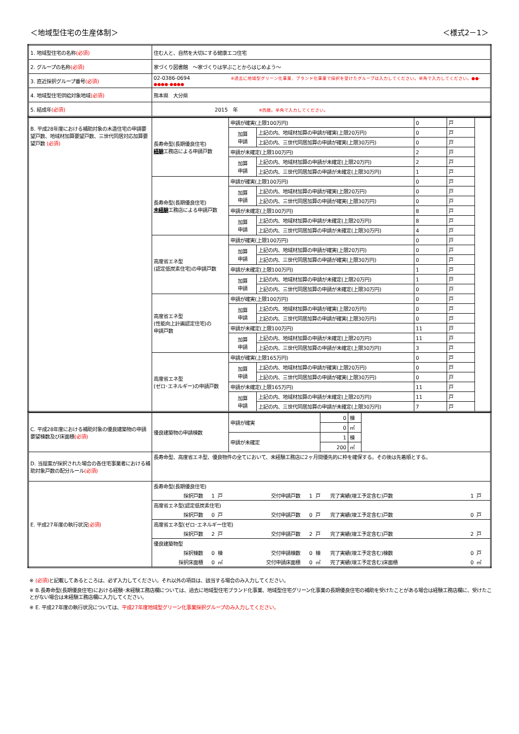＜地域型住宅の生産体制＞ ＜様式2－1＞
| 1. 地域型住宅の名称 (必須) | 住む人と、自然を大切にする健康エコ住宅 |
| 2. グループの名称 (必須) | 家づくり図書館 ～家づくりは学ぶことからはじめよう～ |
| 3. 直近採択グループ番号 (必須) | 02-0386-0694 ※過去に地域型グリーン化事業、ブランド化事業で採択を受けたグループは入力してください。半角で入力してください。●●-●●●●-●●●● |
| 4. 地域型住宅供給対象地域 (必須) | 熊本県 大分県 |
| 5. 結成年 (必須) | 2015 年 ※西暦。半角で入力してください。 |
| B. 平成28年度における補助対象の木造住宅の申請要望戸数、地域材加算要望戸数、三世代同居対応加算要望戸数 (必須) | 長寿命型(長期優良住宅) 経験 工務店による申請戸数 | 申請が確実(上限100万円) | | 0 | 戸 | |
| | | 加算 申請 | 上記の内、地域材加算の申請が確実(上限20万円) | 0 | 戸 | |
| | | | 上記の内、三世代同居加算の申請が確実(上限30万円) | 0 | 戸 | |
| | | 申請が未確定(上限100万円) | | 2 | 戸 | |
| | | 加算 申請 | 上記の内、地域材加算の申請が未確定(上限20万円) | 2 | 戸 | |
| | | | 上記の内、三世代同居加算の申請が未確定(上限30万円) | 1 | 戸 | |
| | 長寿命型(長期優良住宅) 未経験 工務店による申請戸数 | 申請が確実(上限100万円) | | 0 | 戸 | |
| | | 加算 申請 | 上記の内、地域材加算の申請が確実(上限20万円) | 0 | 戸 | |
| | | | 上記の内、三世代同居加算の申請が確実(上限30万円) | 0 | 戸 | |
| | | 申請が未確定(上限100万円) | | 8 | 戸 | |
| | | 加算 申請 | 上記の内、地域材加算の申請が未確定(上限20万円) | 8 | 戸 | |
| | | | 上記の内、三世代同居加算の申請が未確定(上限30万円) | 4 | 戸 | |
| | 高度省エネ型 (認定低炭素住宅)の申請戸数 | 申請が確実(上限100万円) | | 0 | 戸 | |
| | | 加算 申請 | 上記の内、地域材加算の申請が確実(上限20万円) | 0 | 戸 | |
| | | | 上記の内、三世代同居加算の申請が確実(上限30万円) | 0 | 戸 | |
| | | 申請が未確定(上限100万円) | | 1 | 戸 | |
| | | 加算 申請 | 上記の内、地域材加算の申請が未確定(上限20万円) | 1 | 戸 | |
| | | | 上記の内、三世代同居加算の申請が未確定(上限30万円) | 0 | 戸 | |
| | 高度省エネ型 (性能向上計画認定住宅)の 申請戸数 | 申請が確実(上限100万円) | | 0 | 戸 | |
| | | 加算 申請 | 上記の内、地域材加算の申請が確実(上限20万円) | 0 | 戸 | |
| | | | 上記の内、三世代同居加算の申請が確実(上限30万円) | 0 | 戸 | |
| | | 申請が未確定(上限100万円) | | 11 | 戸 | |
| | | 加算 申請 | 上記の内、地域材加算の申請が未確定(上限20万円) | 11 | 戸 | |
| | | | 上記の内、三世代同居加算の申請が未確定(上限30万円) | 3 | 戸 | |
| | 高度省エネ型 (ゼロ･エネルギー)の申請戸数 | 申請が確実(上限165万円) | | 0 | 戸 | |
| | | 加算 申請 | 上記の内、地域材加算の申請が確実(上限20万円) | 0 | 戸 | |
| | | | 上記の内、三世代同居加算の申請が確実(上限30万円) | 0 | 戸 | |
| | | 申請が未確定(上限165万円) | | 11 | 戸 | |
| | | 加算 申請 | 上記の内、地域材加算の申請が未確定(上限20万円) | 11 | 戸 | |
| | | | 上記の内、三世代同居加算の申請が未確定(上限30万円) | 7 | 戸 | |
| C. 平成28年度における補助対象の優良建築物の申請要望棟数及び床面積 (必須) | 優良建築物の申請棟数 | 申請が確実 | 0 | 棟 | |
| | | | 0 | ㎡ | |
| | | 申請が未確定 | 1 | 棟 | |
| | | | 200 | ㎡ | |
| D. 当提案が採択された場合の各住宅事業者における補助対象戸数の配分ルール (必須) | 長寿命型、高度省エネ型、優良物件の全てにおいて、未経験工務店に2ヶ月間優先的に枠を確保する。その後は先着順とする。 | | | | |
| E. 平成27年度の執行状況 (必須) | / 長寿命型(長期優良住宅) / / / / / / / / / / 採択戸数 / 1 / 戸 / 交付申請戸数 / 1 / 戸 / 完了実績(竣工予定含む)戸数 / 1 / 戸 / / 高度省エネ型(認定低炭素住宅) / / / / / / / / / / 採択戸数 / 0 / 戸 / 交付申請戸数 / 0 / 戸 / 完了実績(竣工予定含む)戸数 / 0 / 戸 / / 高度省エネ型(ゼロ･エネルギー住宅) / / / / / / / / / / 採択戸数 / 2 / 戸 / 交付申請戸数 / 2 / 戸 / 完了実績(竣工予定含む)戸数 / 2 / 戸 / / 優良建築物型 / / / / / / / / / / 採択棟数 / 0 / 棟 / 交付申請棟数 / 0 / 棟 / 完了実績(竣工予定含む)棟数 / 0 / 戸 / / 採択床面積 / 0 / ㎡ / 交付申請床面積 / 0 / ㎡ / 完了実績(竣工予定含む)床面積 / 0 / ㎡ / | | | | |
※ (必須) と記載してあるところは、必ず入力してください。それ以外の項目は、該当する場合のみ入力してください。
※ B.長寿命型(長期優良住宅)における経験･未経験工務店欄については、過去に地域型住宅ブランド化事業、地域型住宅グリーン化事業の長期優良住宅の補助を受けたことがある場合は経験工務店欄に、受けたことがない場合は未経験工務店欄に入力してください。
※ E. 平成27年度の執行状況については、平成27年度地域型グリーン化事業採択グループのみ入力してください。